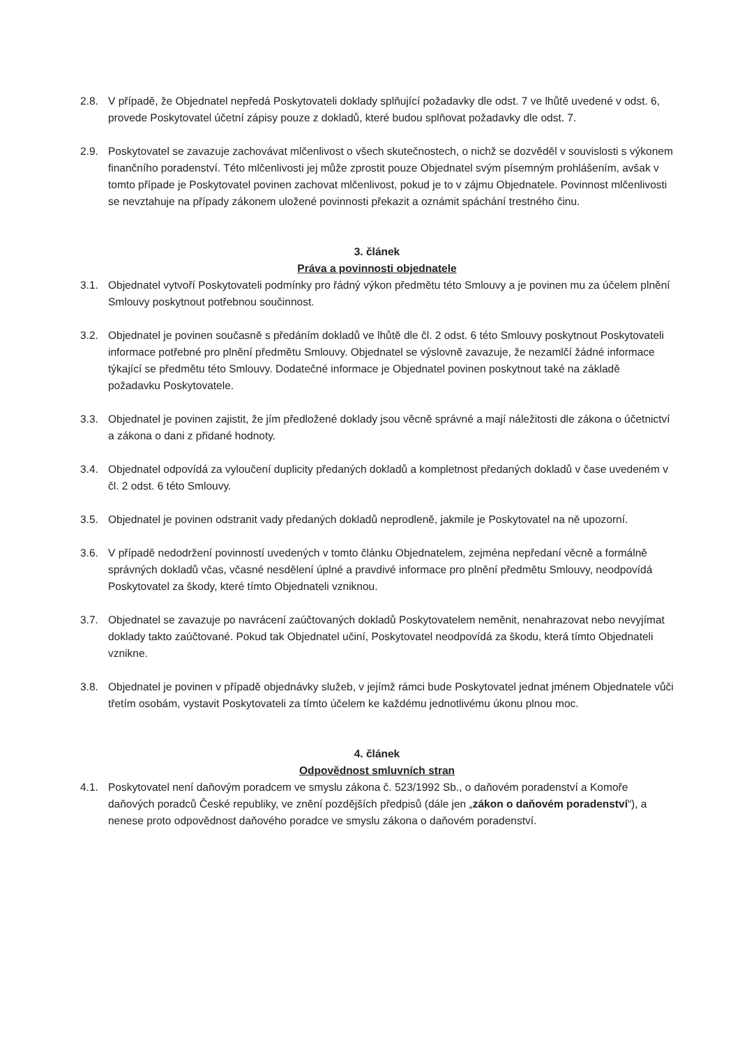2.8. V případě, že Objednatel nepředá Poskytovateli doklady splňující požadavky dle odst. 7 ve lhůtě uvedené v odst. 6, provede Poskytovatel účetní zápisy pouze z dokladů, které budou splňovat požadavky dle odst. 7.
2.9. Poskytovatel se zavazuje zachovávat mlčenlivost o všech skutečnostech, o nichž se dozvěděl v souvislosti s výkonem finančního poradenství. Této mlčenlivosti jej může zprostit pouze Objednatel svým písemným prohlášením, avšak v tomto případe je Poskytovatel povinen zachovat mlčenlivost, pokud je to v zájmu Objednatele. Povinnost mlčenlivosti se nevztahuje na případy zákonem uložené povinnosti překazit a oznámit spáchání trestného činu.
3. článek
Práva a povinnosti objednatele
3.1. Objednatel vytvoří Poskytovateli podmínky pro řádný výkon předmětu této Smlouvy a je povinen mu za účelem plnění Smlouvy poskytnout potřebnou součinnost.
3.2. Objednatel je povinen současně s předáním dokladů ve lhůtě dle čl. 2 odst. 6 této Smlouvy poskytnout Poskytovateli informace potřebné pro plnění předmětu Smlouvy. Objednatel se výslovně zavazuje, že nezamlčí žádné informace týkající se předmětu této Smlouvy. Dodatečné informace je Objednatel povinen poskytnout také na základě požadavku Poskytovatele.
3.3. Objednatel je povinen zajistit, že jím předložené doklady jsou věcně správné a mají náležitosti dle zákona o účetnictví a zákona o dani z přidané hodnoty.
3.4. Objednatel odpovídá za vyloučení duplicity předaných dokladů a kompletnost předaných dokladů v čase uvedeném v čl. 2 odst. 6 této Smlouvy.
3.5. Objednatel je povinen odstranit vady předaných dokladů neprodleně, jakmile je Poskytovatel na ně upozorní.
3.6. V případě nedodržení povinností uvedených v tomto článku Objednatelem, zejména nepředaní věcně a formálně správných dokladů včas, včasné nesdělení úplné a pravdivé informace pro plnění předmětu Smlouvy, neodpovídá Poskytovatel za škody, které tímto Objednateli vzniknou.
3.7. Objednatel se zavazuje po navrácení zaúčtovaných dokladů Poskytovatelem neměnit, nenahrazovat nebo nevyjímat doklady takto zaúčtované. Pokud tak Objednatel učiní, Poskytovatel neodpovídá za škodu, která tímto Objednateli vznikne.
3.8. Objednatel je povinen v případě objednávky služeb, v jejímž rámci bude Poskytovatel jednat jménem Objednatele vůči třetím osobám, vystavit Poskytovateli za tímto účelem ke každému jednotlivému úkonu plnou moc.
4. článek
Odpovědnost smluvních stran
4.1. Poskytovatel není daňovým poradcem ve smyslu zákona č. 523/1992 Sb., o daňovém poradenství a Komoře daňových poradců České republiky, ve znění pozdějších předpisů (dále jen „zákon o daňovém poradenství“), a nenese proto odpovědnost daňového poradce ve smyslu zákona o daňovém poradenství.